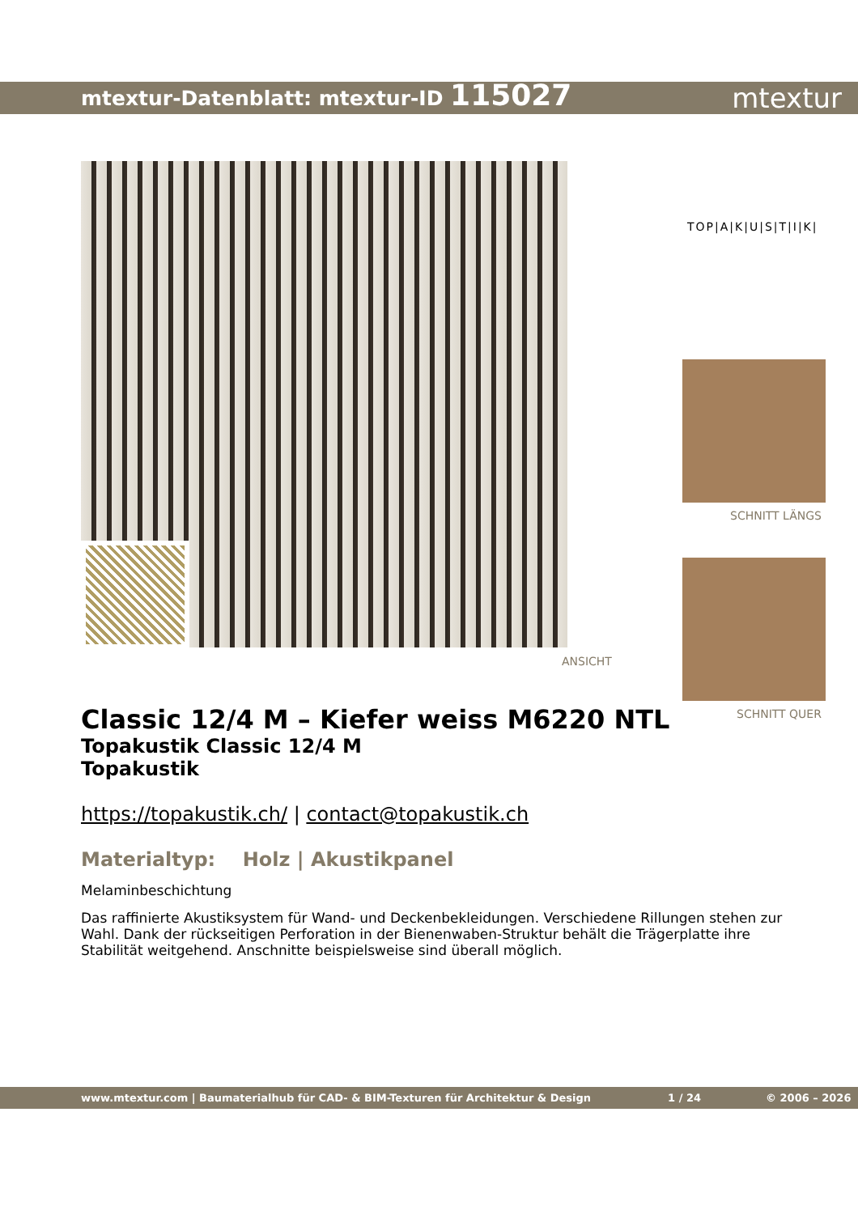mtextur-Datenblatt: mtextur-ID 115027 mtextur
ANSICHT
TOP|A|K|U|S|T|I|K|
SCHNITT LÄNGS
SCHNITT QUER
Classic 12/4 M – Kiefer weiss M6220 NTL
Topakustik Classic 12/4 M
Topakustik
https://topakustik.ch/ | contact@topakustik.ch
Materialtyp: Holz | Akustikpanel
Melaminbeschichtung
Das raffinierte Akustiksystem für Wand- und Deckenbekleidungen. Verschiedene Rillungen stehen zur Wahl. Dank der rückseitigen Perforation in der Bienenwaben-Struktur behält die Trägerplatte ihre Stabilität weitgehend. Anschnitte beispielsweise sind überall möglich.
www.mtextur.com | Baumaterialhub für CAD- & BIM-Texturen für Architektur & Design 1 / 24 © 2006 – 2026